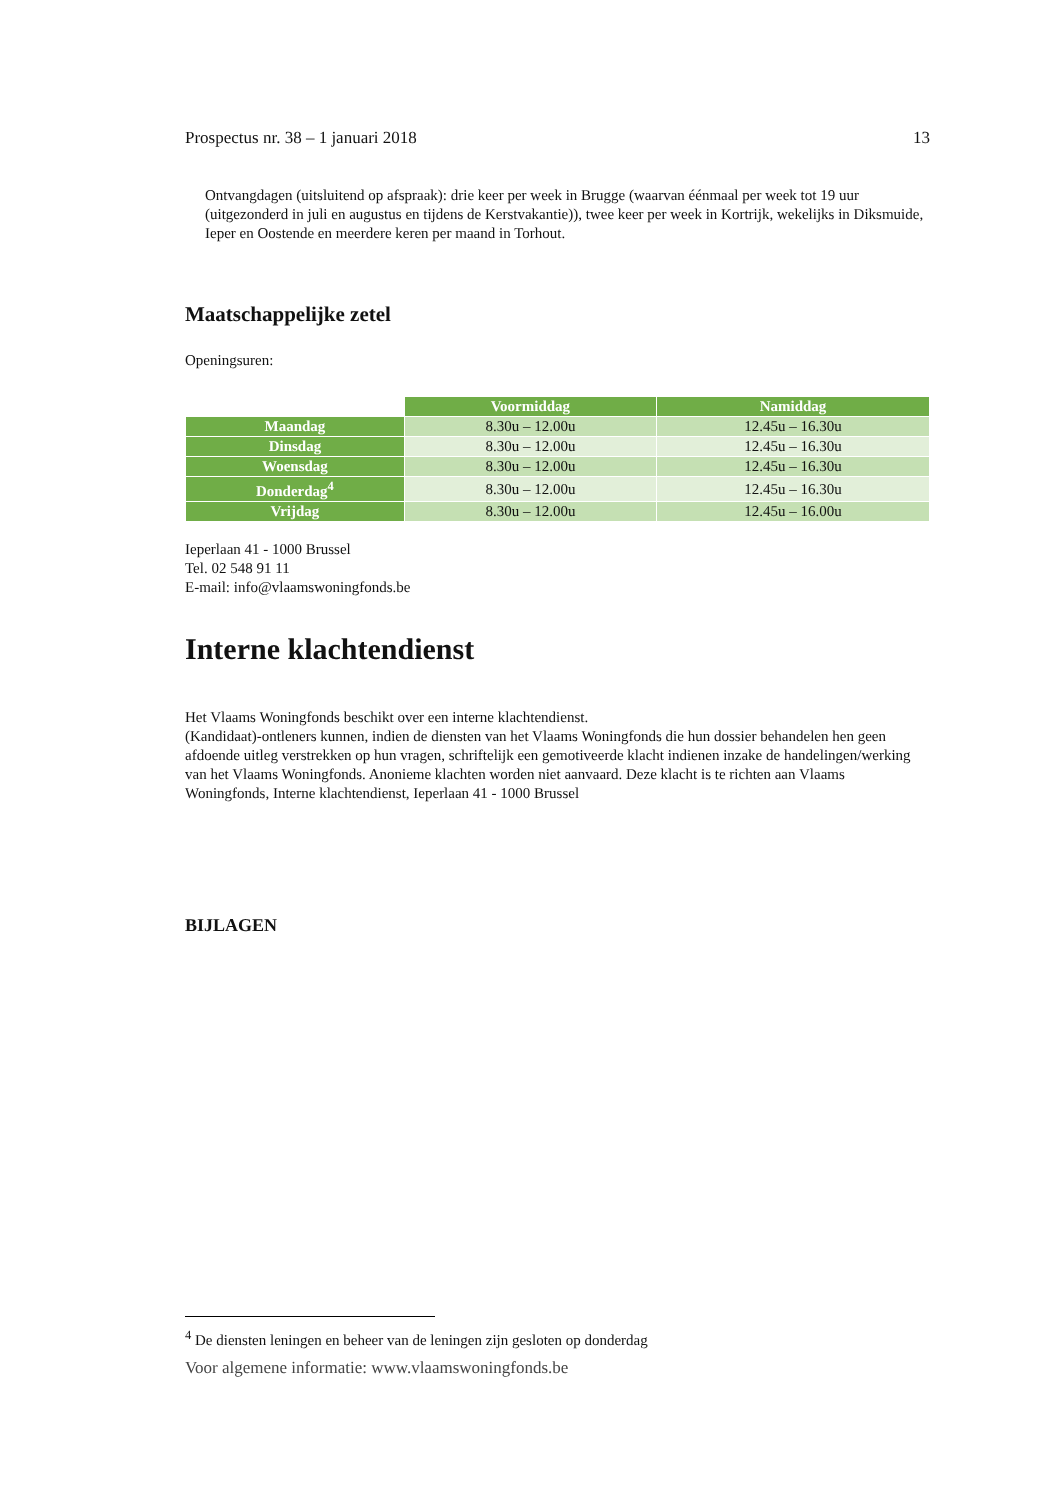Prospectus nr. 38 – 1 januari 2018 13
Ontvangdagen (uitsluitend op afspraak): drie keer per week in Brugge (waarvan éénmaal per week tot 19 uur (uitgezonderd in juli en augustus en tijdens de Kerstvakantie)), twee keer per week in Kortrijk, wekelijks in Diksmuide, Ieper en Oostende en meerdere keren per maand in Torhout.
Maatschappelijke zetel
Openingsuren:
| | Voormiddag | Namiddag |
| --- | --- | --- |
| Maandag | 8.30u – 12.00u | 12.45u – 16.30u |
| Dinsdag | 8.30u – 12.00u | 12.45u – 16.30u |
| Woensdag | 8.30u – 12.00u | 12.45u – 16.30u |
| Donderdag<sup>4</sup> | 8.30u – 12.00u | 12.45u – 16.30u |
| Vrijdag | 8.30u – 12.00u | 12.45u – 16.00u |
Ieperlaan 41 - 1000 Brussel
Tel. 02 548 91 11
E-mail: info@vlaamswoningfonds.be
Interne klachtendienst
Het Vlaams Woningfonds beschikt over een interne klachtendienst.
(Kandidaat)-ontleners kunnen, indien de diensten van het Vlaams Woningfonds die hun dossier behandelen hen geen afdoende uitleg verstrekken op hun vragen, schriftelijk een gemotiveerde klacht indienen inzake de handelingen/werking van het Vlaams Woningfonds. Anonieme klachten worden niet aanvaard. Deze klacht is te richten aan Vlaams Woningfonds, Interne klachtendienst, Ieperlaan 41 - 1000 Brussel
BIJLAGEN
<sup>4</sup> De diensten leningen en beheer van de leningen zijn gesloten op donderdag
Voor algemene informatie: www.vlaamswoningfonds.be